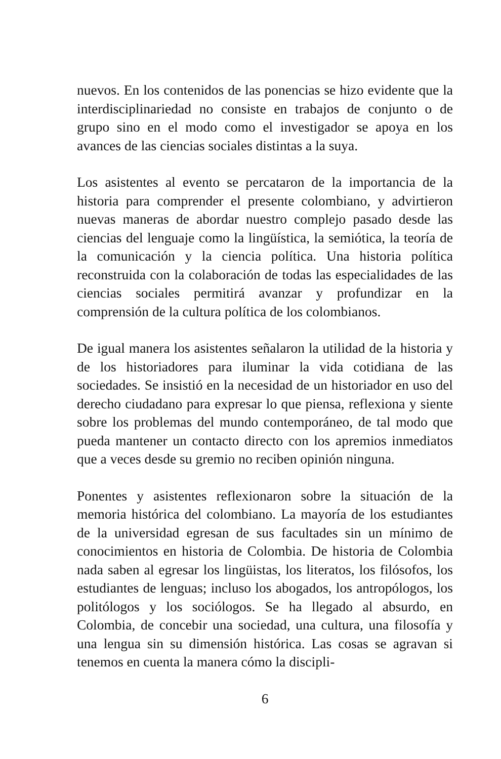nuevos. En los contenidos de las ponencias se hizo evidente que la interdisciplinariedad no consiste en trabajos de conjunto o de grupo sino en el modo como el investigador se apoya en los avances de las ciencias sociales distintas a la suya.
Los asistentes al evento se percataron de la importancia de la historia para comprender el presente colombiano, y advirtieron nuevas maneras de abordar nuestro complejo pasado desde las ciencias del lenguaje como la lingüística, la semiótica, la teoría de la comunicación y la ciencia política. Una historia política reconstruida con la colaboración de todas las especialidades de las ciencias sociales permitirá avanzar y profundizar en la comprensión de la cultura política de los colombianos.
De igual manera los asistentes señalaron la utilidad de la historia y de los historiadores para iluminar la vida cotidiana de las sociedades. Se insistió en la necesidad de un historiador en uso del derecho ciudadano para expresar lo que piensa, reflexiona y siente sobre los problemas del mundo contemporáneo, de tal modo que pueda mantener un contacto directo con los apremios inmediatos que a veces desde su gremio no reciben opinión ninguna.
Ponentes y asistentes reflexionaron sobre la situación de la memoria histórica del colombiano. La mayoría de los estudiantes de la universidad egresan de sus facultades sin un mínimo de conocimientos en historia de Colombia. De historia de Colombia nada saben al egresar los lingüistas, los literatos, los filósofos, los estudiantes de lenguas; incluso los abogados, los antropólogos, los politólogos y los sociólogos. Se ha llegado al absurdo, en Colombia, de concebir una sociedad, una cultura, una filosofía y una lengua sin su dimensión histórica. Las cosas se agravan si tenemos en cuenta la manera cómo la discipli-
6